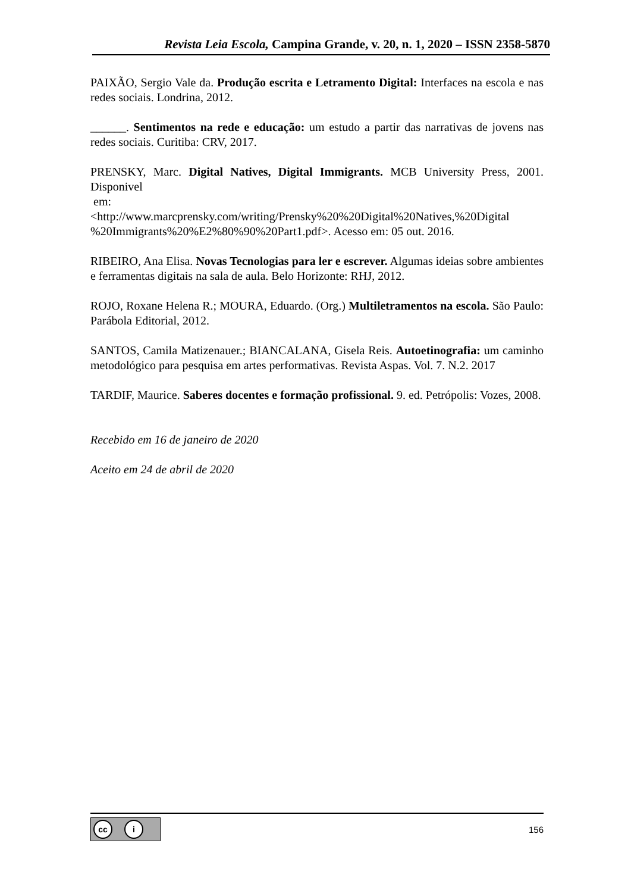Revista Leia Escola, Campina Grande, v. 20, n. 1, 2020 – ISSN 2358-5870
PAIXÃO, Sergio Vale da. Produção escrita e Letramento Digital: Interfaces na escola e nas redes sociais. Londrina, 2012.
______. Sentimentos na rede e educação: um estudo a partir das narrativas de jovens nas redes sociais. Curitiba: CRV, 2017.
PRENSKY, Marc. Digital Natives, Digital Immigrants. MCB University Press, 2001. Disponivel
em:
<http://www.marcprensky.com/writing/Prensky%20%20Digital%20Natives,%20Digital %20Immigrants%20%E2%80%90%20Part1.pdf>. Acesso em: 05 out. 2016.
RIBEIRO, Ana Elisa. Novas Tecnologias para ler e escrever. Algumas ideias sobre ambientes e ferramentas digitais na sala de aula. Belo Horizonte: RHJ, 2012.
ROJO, Roxane Helena R.; MOURA, Eduardo. (Org.) Multiletramentos na escola. São Paulo: Parábola Editorial, 2012.
SANTOS, Camila Matizenauer.; BIANCALANA, Gisela Reis. Autoetinografia: um caminho metodológico para pesquisa em artes performativas. Revista Aspas. Vol. 7. N.2. 2017
TARDIF, Maurice. Saberes docentes e formação profissional. 9. ed. Petrópolis: Vozes, 2008.
Recebido em 16 de janeiro de 2020
Aceito em 24 de abril de 2020
cc i
156